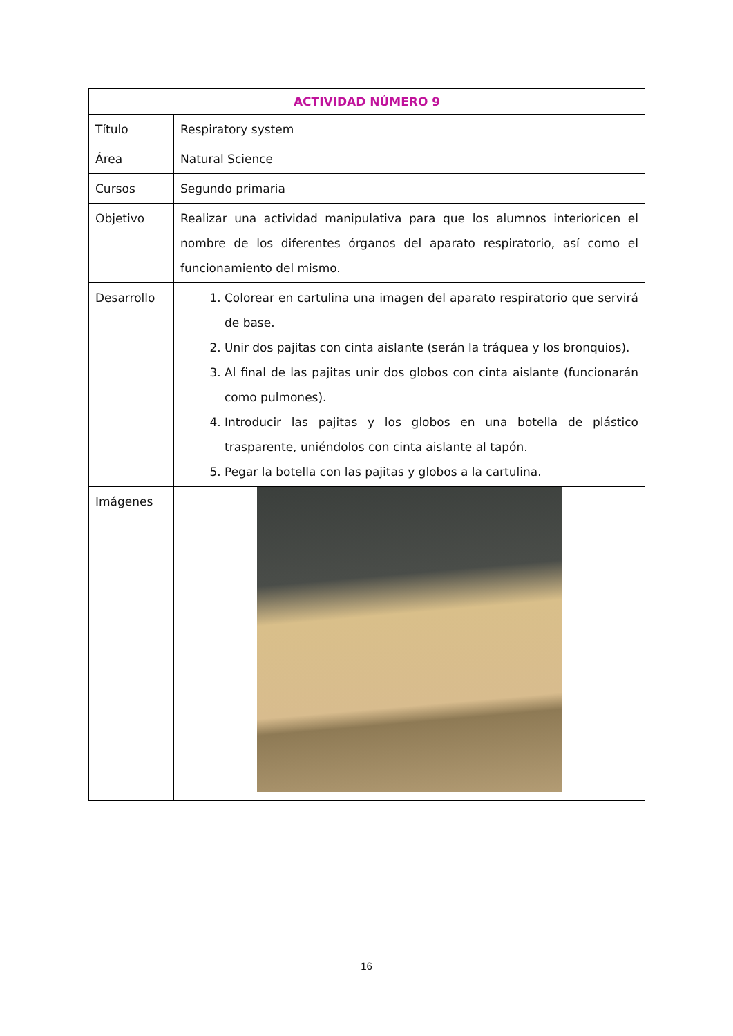| ACTIVIDAD NÚMERO 9 | |
| --- | --- |
| Título | Respiratory system |
| Área | Natural Science |
| Cursos | Segundo primaria |
| Objetivo | Realizar una actividad manipulativa para que los alumnos interioricen el nombre de los diferentes órganos del aparato respiratorio, así como el funcionamiento del mismo. |
| Desarrollo | 1. Colorear en cartulina una imagen del aparato respiratorio que servirá de base. 2. Unir dos pajitas con cinta aislante (serán la tráquea y los bronquios). 3. Al final de las pajitas unir dos globos con cinta aislante (funcionarán como pulmones). 4. Introducir las pajitas y los globos en una botella de plástico trasparente, uniéndolos con cinta aislante al tapón. 5. Pegar la botella con las pajitas y globos a la cartulina. |
| Imágenes | |
16